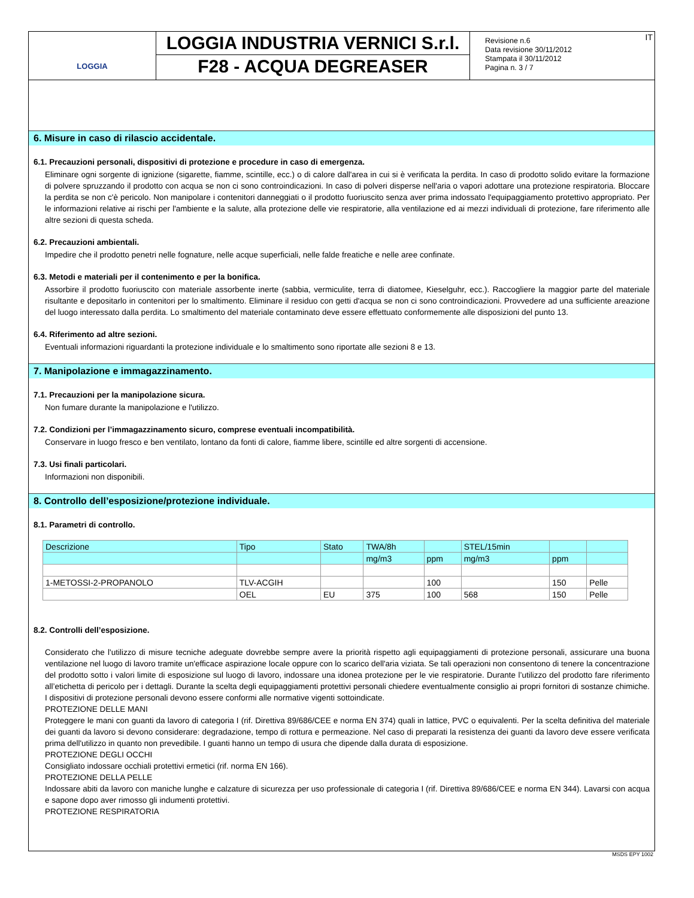LOGGIA
LOGGIA INDUSTRIA VERNICI S.r.l.
F28 - ACQUA DEGREASER
Revisione n.6
Data revisione 30/11/2012
Stampata il 30/11/2012
Pagina n. 3 / 7
IT
6. Misure in caso di rilascio accidentale.
6.1. Precauzioni personali, dispositivi di protezione e procedure in caso di emergenza.
Eliminare ogni sorgente di ignizione (sigarette, fiamme, scintille, ecc.) o di calore dall'area in cui si è verificata la perdita. In caso di prodotto solido evitare la formazione di polvere spruzzando il prodotto con acqua se non ci sono controindicazioni. In caso di polveri disperse nell'aria o vapori adottare una protezione respiratoria. Bloccare la perdita se non c'è pericolo. Non manipolare i contenitori danneggiati o il prodotto fuoriuscito senza aver prima indossato l'equipaggiamento protettivo appropriato. Per le informazioni relative ai rischi per l'ambiente e la salute, alla protezione delle vie respiratorie, alla ventilazione ed ai mezzi individuali di protezione, fare riferimento alle altre sezioni di questa scheda.
6.2. Precauzioni ambientali.
Impedire che il prodotto penetri nelle fognature, nelle acque superficiali, nelle falde freatiche e nelle aree confinate.
6.3. Metodi e materiali per il contenimento e per la bonifica.
Assorbire il prodotto fuoriuscito con materiale assorbente inerte (sabbia, vermiculite, terra di diatomee, Kieselguhr, ecc.). Raccogliere la maggior parte del materiale risultante e depositarlo in contenitori per lo smaltimento. Eliminare il residuo con getti d'acqua se non ci sono controindicazioni. Provvedere ad una sufficiente areazione del luogo interessato dalla perdita. Lo smaltimento del materiale contaminato deve essere effettuato conformemente alle disposizioni del punto 13.
6.4. Riferimento ad altre sezioni.
Eventuali informazioni riguardanti la protezione individuale e lo smaltimento sono riportate alle sezioni 8 e 13.
7. Manipolazione e immagazzinamento.
7.1. Precauzioni per la manipolazione sicura.
Non fumare durante la manipolazione e l'utilizzo.
7.2. Condizioni per l’immagazzinamento sicuro, comprese eventuali incompatibilità.
Conservare in luogo fresco e ben ventilato, lontano da fonti di calore, fiamme libere, scintille ed altre sorgenti di accensione.
7.3. Usi finali particolari.
Informazioni non disponibili.
8. Controllo dell’esposizione/protezione individuale.
8.1. Parametri di controllo.
| Descrizione | Tipo | Stato | TWA/8h | | STEL/15min | | |
| --- | --- | --- | --- | --- | --- | --- | --- |
| | | | mg/m3 | ppm | mg/m3 | ppm | |
| 1-METOSSI-2-PROPANOLO | TLV-ACGIH | | | 100 | | 150 | Pelle |
| | OEL | EU | 375 | 100 | 568 | 150 | Pelle |
8.2. Controlli dell’esposizione.
Considerato che l'utilizzo di misure tecniche adeguate dovrebbe sempre avere la priorità rispetto agli equipaggiamenti di protezione personali, assicurare una buona ventilazione nel luogo di lavoro tramite un'efficace aspirazione locale oppure con lo scarico dell'aria viziata. Se tali operazioni non consentono di tenere la concentrazione del prodotto sotto i valori limite di esposizione sul luogo di lavoro, indossare una idonea protezione per le vie respiratorie. Durante l’utilizzo del prodotto fare riferimento all’etichetta di pericolo per i dettagli. Durante la scelta degli equipaggiamenti protettivi personali chiedere eventualmente consiglio ai propri fornitori di sostanze chimiche. I dispositivi di protezione personali devono essere conformi alle normative vigenti sottoindicate.
PROTEZIONE DELLE MANI
Proteggere le mani con guanti da lavoro di categoria I (rif. Direttiva 89/686/CEE e norma EN 374) quali in lattice, PVC o equivalenti. Per la scelta definitiva del materiale dei guanti da lavoro si devono considerare: degradazione, tempo di rottura e permeazione. Nel caso di preparati la resistenza dei guanti da lavoro deve essere verificata prima dell'utilizzo in quanto non prevedibile. I guanti hanno un tempo di usura che dipende dalla durata di esposizione.
PROTEZIONE DEGLI OCCHI
Consigliato indossare occhiali protettivi ermetici (rif. norma EN 166).
PROTEZIONE DELLA PELLE
Indossare abiti da lavoro con maniche lunghe e calzature di sicurezza per uso professionale di categoria I (rif. Direttiva 89/686/CEE e norma EN 344). Lavarsi con acqua e sapone dopo aver rimosso gli indumenti protettivi.
PROTEZIONE RESPIRATORIA
MSDS EPY 1002